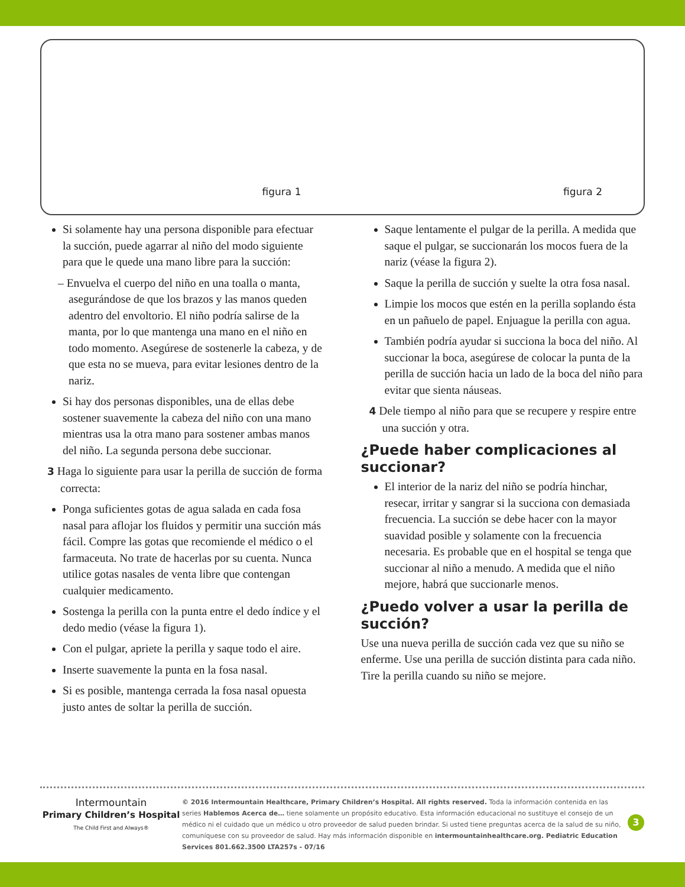figura 1
figura 2
Si solamente hay una persona disponible para efectuar la succión, puede agarrar al niño del modo siguiente para que le quede una mano libre para la succión:
– Envuelva el cuerpo del niño en una toalla o manta, asegurándose de que los brazos y las manos queden adentro del envoltorio. El niño podría salirse de la manta, por lo que mantenga una mano en el niño en todo momento. Asegúrese de sostenerle la cabeza, y de que esta no se mueva, para evitar lesiones dentro de la nariz.
Si hay dos personas disponibles, una de ellas debe sostener suavemente la cabeza del niño con una mano mientras usa la otra mano para sostener ambas manos del niño. La segunda persona debe succionar.
3 Haga lo siguiente para usar la perilla de succión de forma correcta:
Ponga suficientes gotas de agua salada en cada fosa nasal para aflojar los fluidos y permitir una succión más fácil. Compre las gotas que recomiende el médico o el farmaceuta. No trate de hacerlas por su cuenta. Nunca utilice gotas nasales de venta libre que contengan cualquier medicamento.
Sostenga la perilla con la punta entre el dedo índice y el dedo medio (véase la figura 1).
Con el pulgar, apriete la perilla y saque todo el aire.
Inserte suavemente la punta en la fosa nasal.
Si es posible, mantenga cerrada la fosa nasal opuesta justo antes de soltar la perilla de succión.
Saque lentamente el pulgar de la perilla. A medida que saque el pulgar, se succionarán los mocos fuera de la nariz (véase la figura 2).
Saque la perilla de succión y suelte la otra fosa nasal.
Limpie los mocos que estén en la perilla soplando ésta en un pañuelo de papel. Enjuague la perilla con agua.
También podría ayudar si succiona la boca del niño. Al succionar la boca, asegúrese de colocar la punta de la perilla de succión hacia un lado de la boca del niño para evitar que sienta náuseas.
4 Dele tiempo al niño para que se recupere y respire entre una succión y otra.
¿Puede haber complicaciones al succionar?
El interior de la nariz del niño se podría hinchar, resecar, irritar y sangrar si la succiona con demasiada frecuencia. La succión se debe hacer con la mayor suavidad posible y solamente con la frecuencia necesaria. Es probable que en el hospital se tenga que succionar al niño a menudo. A medida que el niño mejore, habrá que succionarle menos.
¿Puedo volver a usar la perilla de succión?
Use una nueva perilla de succión cada vez que su niño se enferme. Use una perilla de succión distinta para cada niño. Tire la perilla cuando su niño se mejore.
Intermountain
Primary Children’s Hospital
The Child First and Always®
© 2016 Intermountain Healthcare, Primary Children’s Hospital. All rights reserved. Toda la información contenida en las series Hablemos Acerca de… tiene solamente un propósito educativo. Esta información educacional no sustituye el consejo de un médico ni el cuidado que un médico u otro proveedor de salud pueden brindar. Si usted tiene preguntas acerca de la salud de su niño, comuníquese con su proveedor de salud. Hay más información disponible en intermountainhealthcare.org. Pediatric Education Services 801.662.3500 LTA257s - 07/16
3